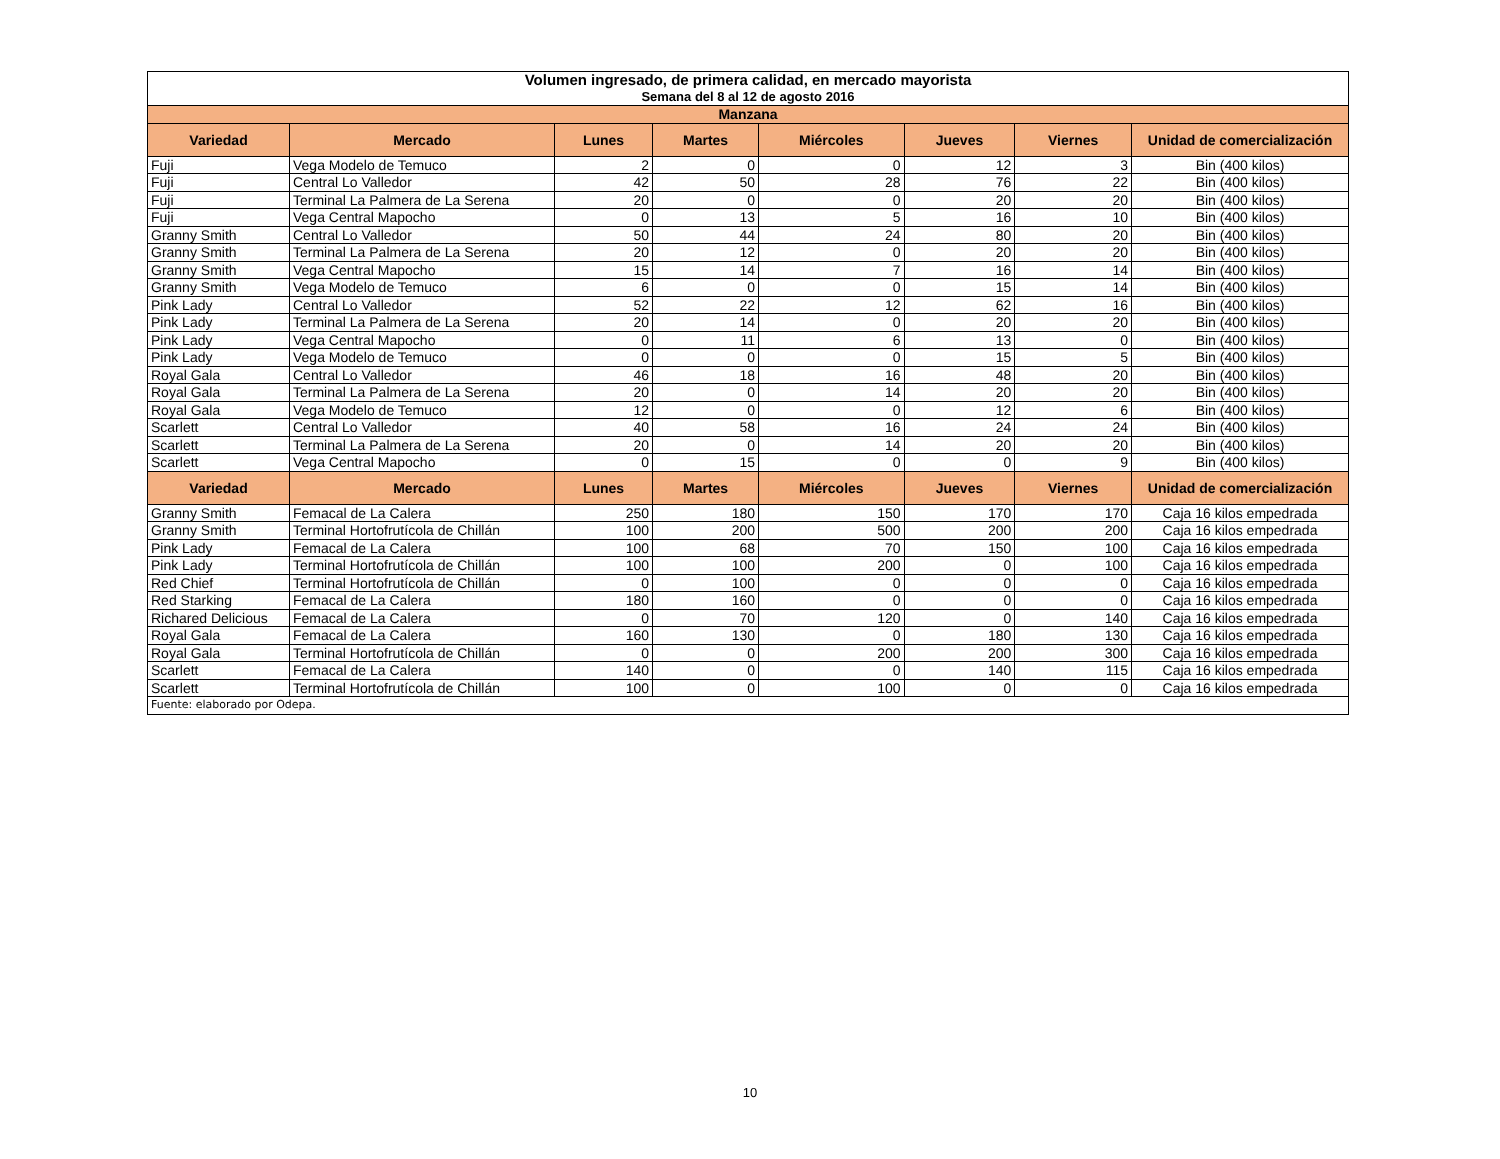| Volumen ingresado, de primera calidad, en mercado mayorista | | | | | | | |
| Semana del 8 al 12 de agosto 2016 | | | | | | | |
| Manzana | | | | | | | |
| Variedad | Mercado | Lunes | Martes | Miércoles | Jueves | Viernes | Unidad de comercialización |
| Fuji | Vega Modelo de Temuco | 2 | 0 | 0 | 12 | 3 | Bin (400 kilos) |
| Fuji | Central Lo Valledor | 42 | 50 | 28 | 76 | 22 | Bin (400 kilos) |
| Fuji | Terminal La Palmera de La Serena | 20 | 0 | 0 | 20 | 20 | Bin (400 kilos) |
| Fuji | Vega Central Mapocho | 0 | 13 | 5 | 16 | 10 | Bin (400 kilos) |
| Granny Smith | Central Lo Valledor | 50 | 44 | 24 | 80 | 20 | Bin (400 kilos) |
| Granny Smith | Terminal La Palmera de La Serena | 20 | 12 | 0 | 20 | 20 | Bin (400 kilos) |
| Granny Smith | Vega Central Mapocho | 15 | 14 | 7 | 16 | 14 | Bin (400 kilos) |
| Granny Smith | Vega Modelo de Temuco | 6 | 0 | 0 | 15 | 14 | Bin (400 kilos) |
| Pink Lady | Central Lo Valledor | 52 | 22 | 12 | 62 | 16 | Bin (400 kilos) |
| Pink Lady | Terminal La Palmera de La Serena | 20 | 14 | 0 | 20 | 20 | Bin (400 kilos) |
| Pink Lady | Vega Central Mapocho | 0 | 11 | 6 | 13 | 0 | Bin (400 kilos) |
| Pink Lady | Vega Modelo de Temuco | 0 | 0 | 0 | 15 | 5 | Bin (400 kilos) |
| Royal Gala | Central Lo Valledor | 46 | 18 | 16 | 48 | 20 | Bin (400 kilos) |
| Royal Gala | Terminal La Palmera de La Serena | 20 | 0 | 14 | 20 | 20 | Bin (400 kilos) |
| Royal Gala | Vega Modelo de Temuco | 12 | 0 | 0 | 12 | 6 | Bin (400 kilos) |
| Scarlett | Central Lo Valledor | 40 | 58 | 16 | 24 | 24 | Bin (400 kilos) |
| Scarlett | Terminal La Palmera de La Serena | 20 | 0 | 14 | 20 | 20 | Bin (400 kilos) |
| Scarlett | Vega Central Mapocho | 0 | 15 | 0 | 0 | 9 | Bin (400 kilos) |
| Variedad | Mercado | Lunes | Martes | Miércoles | Jueves | Viernes | Unidad de comercialización |
| Granny Smith | Femacal de La Calera | 250 | 180 | 150 | 170 | 170 | Caja 16 kilos empedrada |
| Granny Smith | Terminal Hortofrutícola de Chillán | 100 | 200 | 500 | 200 | 200 | Caja 16 kilos empedrada |
| Pink Lady | Femacal de La Calera | 100 | 68 | 70 | 150 | 100 | Caja 16 kilos empedrada |
| Pink Lady | Terminal Hortofrutícola de Chillán | 100 | 100 | 200 | 0 | 100 | Caja 16 kilos empedrada |
| Red Chief | Terminal Hortofrutícola de Chillán | 0 | 100 | 0 | 0 | 0 | Caja 16 kilos empedrada |
| Red Starking | Femacal de La Calera | 180 | 160 | 0 | 0 | 0 | Caja 16 kilos empedrada |
| Richared Delicious | Femacal de La Calera | 0 | 70 | 120 | 0 | 140 | Caja 16 kilos empedrada |
| Royal Gala | Femacal de La Calera | 160 | 130 | 0 | 180 | 130 | Caja 16 kilos empedrada |
| Royal Gala | Terminal Hortofrutícola de Chillán | 0 | 0 | 200 | 200 | 300 | Caja 16 kilos empedrada |
| Scarlett | Femacal de La Calera | 140 | 0 | 0 | 140 | 115 | Caja 16 kilos empedrada |
| Scarlett | Terminal Hortofrutícola de Chillán | 100 | 0 | 100 | 0 | 0 | Caja 16 kilos empedrada |
| Fuente: elaborado por Odepa. | | | | | | | |
10